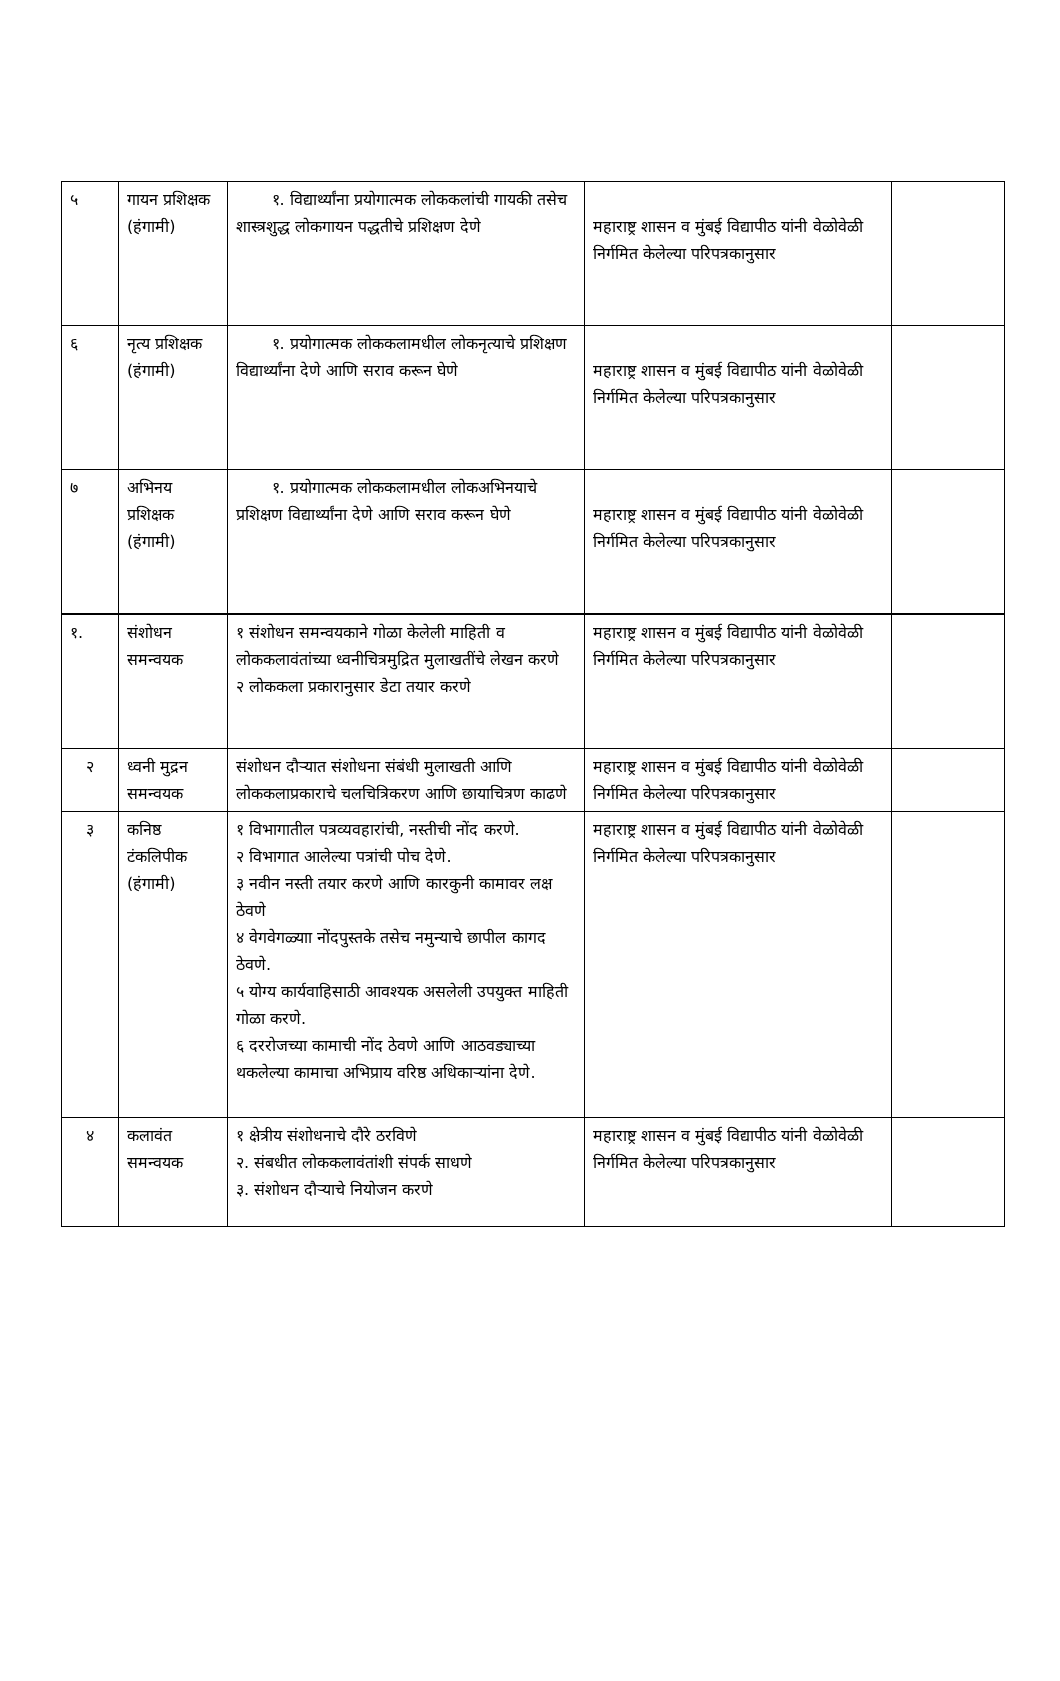| ५ | गायन प्रशिक्षक (हंगामी) | १. विद्यार्थ्यांना प्रयोगात्मक लोककलांची गायकी तसेच शास्त्रशुद्ध लोकगायन पद्धतीचे प्रशिक्षण देणे | महाराष्ट्र शासन व मुंबई विद्यापीठ यांनी वेळोवेळी निर्गमित केलेल्या परिपत्रकानुसार | |
| ६ | नृत्य प्रशिक्षक (हंगामी) | १. प्रयोगात्मक लोककलामधील लोकनृत्याचे प्रशिक्षण विद्यार्थ्यांना देणे आणि सराव करून घेणे | महाराष्ट्र शासन व मुंबई विद्यापीठ यांनी वेळोवेळी निर्गमित केलेल्या परिपत्रकानुसार | |
| ७ | अभिनय प्रशिक्षक (हंगामी) | १. प्रयोगात्मक लोककलामधील लोकअभिनयाचे प्रशिक्षण विद्यार्थ्यांना देणे आणि सराव करून घेणे | महाराष्ट्र शासन व मुंबई विद्यापीठ यांनी वेळोवेळी निर्गमित केलेल्या परिपत्रकानुसार | |
| १. | संशोधन समन्वयक | १ संशोधन समन्वयकाने गोळा केलेली माहिती व लोककलावंतांच्या ध्वनीचित्रमुद्रित मुलाखतींचे लेखन करणे २ लोककला प्रकारानुसार डेटा तयार करणे | महाराष्ट्र शासन व मुंबई विद्यापीठ यांनी वेळोवेळी निर्गमित केलेल्या परिपत्रकानुसार | |
| २ | ध्वनी मुद्रन समन्वयक | संशोधन दौऱ्यात संशोधना संबंधी मुलाखती आणि लोककलाप्रकाराचे चलचित्रिकरण आणि छायाचित्रण काढणे | महाराष्ट्र शासन व मुंबई विद्यापीठ यांनी वेळोवेळी निर्गमित केलेल्या परिपत्रकानुसार | |
| ३ | कनिष्ठ टंकलिपीक (हंगामी) | १ विभागातील पत्रव्यवहारांची, नस्तीची नोंद करणे. २ विभागात आलेल्या पत्रांची पोच देणे. ३ नवीन नस्ती तयार करणे आणि कारकुनी कामावर लक्ष ठेवणे ४ वेगवेगळ्याा नोंदपुस्तके तसेच नमुन्याचे छापील कागद ठेवणे. ५ योग्य कार्यवाहिसाठी आवश्यक असलेली उपयुक्त माहिती गोळा करणे. ६ दररोजच्या कामाची नोंद ठेवणे आणि आठवड्याच्या थकलेल्या कामाचा अभिप्राय वरिष्ठ अधिकाऱ्यांना देणे. | महाराष्ट्र शासन व मुंबई विद्यापीठ यांनी वेळोवेळी निर्गमित केलेल्या परिपत्रकानुसार | |
| ४ | कलावंत समन्वयक | १ क्षेत्रीय संशोधनाचे दौरे ठरविणे २. संबधीत लोककलावंतांशी संपर्क साधणे ३. संशोधन दौऱ्याचे नियोजन करणे | महाराष्ट्र शासन व मुंबई विद्यापीठ यांनी वेळोवेळी निर्गमित केलेल्या परिपत्रकानुसार | |